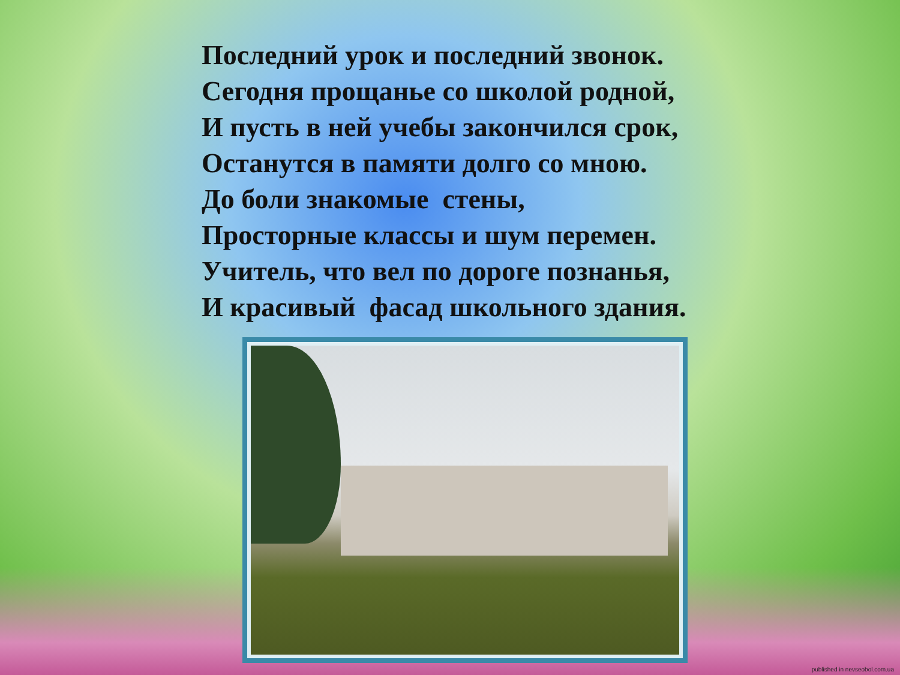Последний урок и последний звонок.
Сегодня прощанье со школой родной,
И пусть в ней учебы закончился срок,
Останутся в памяти долго со мною.
До боли знакомые стены,
Просторные классы и шум перемен.
Учитель, что вел по дороге познанья,
И красивый фасад школьного здания.
published in nevseobol.com.ua